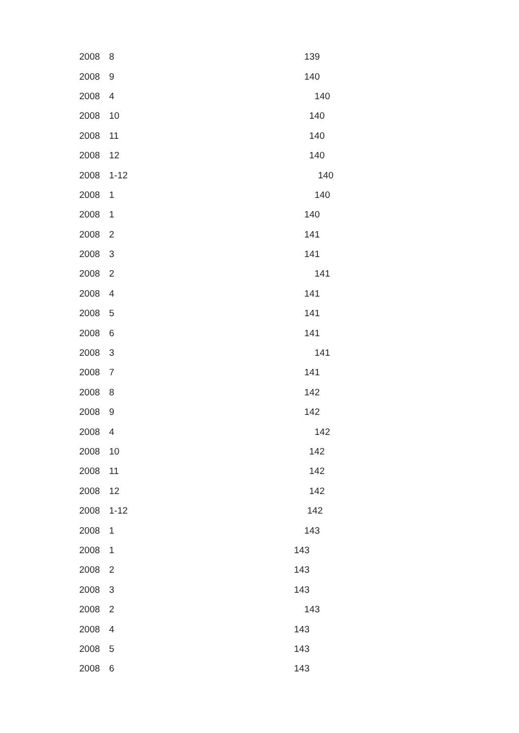2008 8 139
2008 9 140
2008 4 140
2008 10 140
2008 11 140
2008 12 140
2008 1-12 140
2008 1 140
2008 1 140
2008 2 141
2008 3 141
2008 2 141
2008 4 141
2008 5 141
2008 6 141
2008 3 141
2008 7 141
2008 8 142
2008 9 142
2008 4 142
2008 10 142
2008 11 142
2008 12 142
2008 1-12 142
2008 1 143
2008 1 143
2008 2 143
2008 3 143
2008 2 143
2008 4 143
2008 5 143
2008 6 143